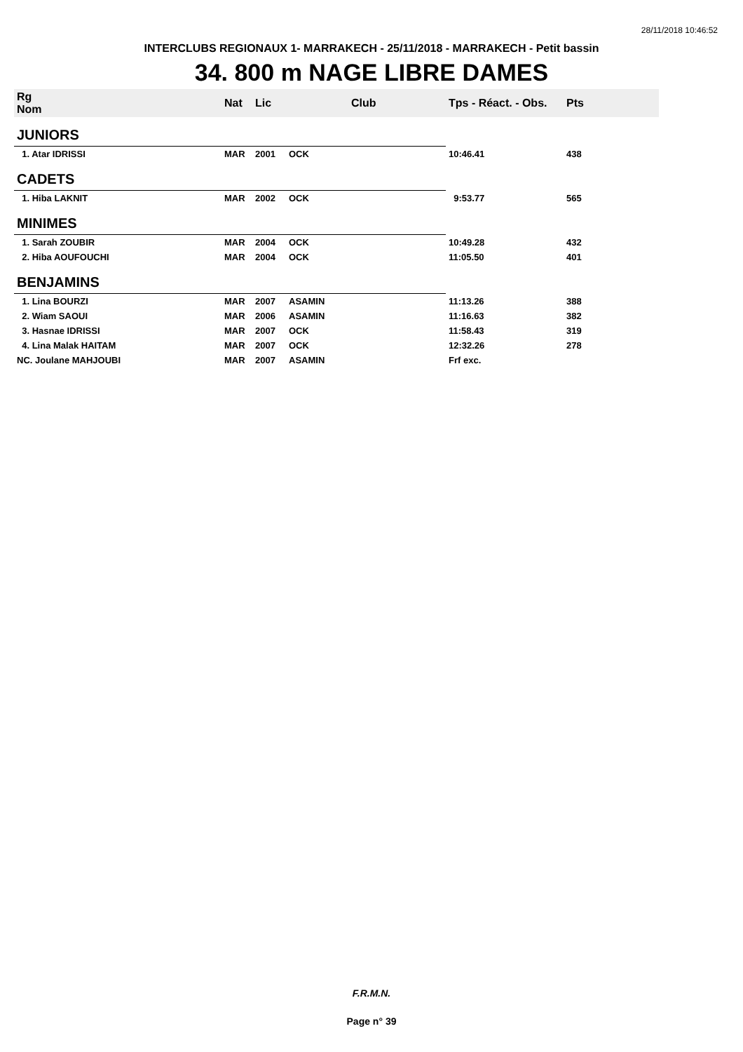28/11/2018 10:46:52
INTERCLUBS REGIONAUX 1- MARRAKECH - 25/11/2018 - MARRAKECH - Petit bassin
34. 800 m NAGE LIBRE DAMES
| Rg Nom | | Nat | Lic | Club | Tps - Réact. - Obs. | Pts |
| --- | --- | --- | --- | --- | --- | --- |
| JUNIORS | | | | | | |
| 1. Atar IDRISSI | | MAR | 2001 | OCK | 10:46.41 | 438 |
| CADETS | | | | | | |
| 1. Hiba LAKNIT | | MAR | 2002 | OCK | 9:53.77 | 565 |
| MINIMES | | | | | | |
| 1. Sarah ZOUBIR | | MAR | 2004 | OCK | 10:49.28 | 432 |
| 2. Hiba AOUFOUCHI | | MAR | 2004 | OCK | 11:05.50 | 401 |
| BENJAMINS | | | | | | |
| 1. Lina BOURZI | | MAR | 2007 | ASAMIN | 11:13.26 | 388 |
| 2. Wiam SAOUI | | MAR | 2006 | ASAMIN | 11:16.63 | 382 |
| 3. Hasnae IDRISSI | | MAR | 2007 | OCK | 11:58.43 | 319 |
| 4. Lina Malak HAITAM | | MAR | 2007 | OCK | 12:32.26 | 278 |
| NC. Joulane MAHJOUBI | | MAR | 2007 | ASAMIN | Frf exc. | |
F.R.M.N.
Page n° 39